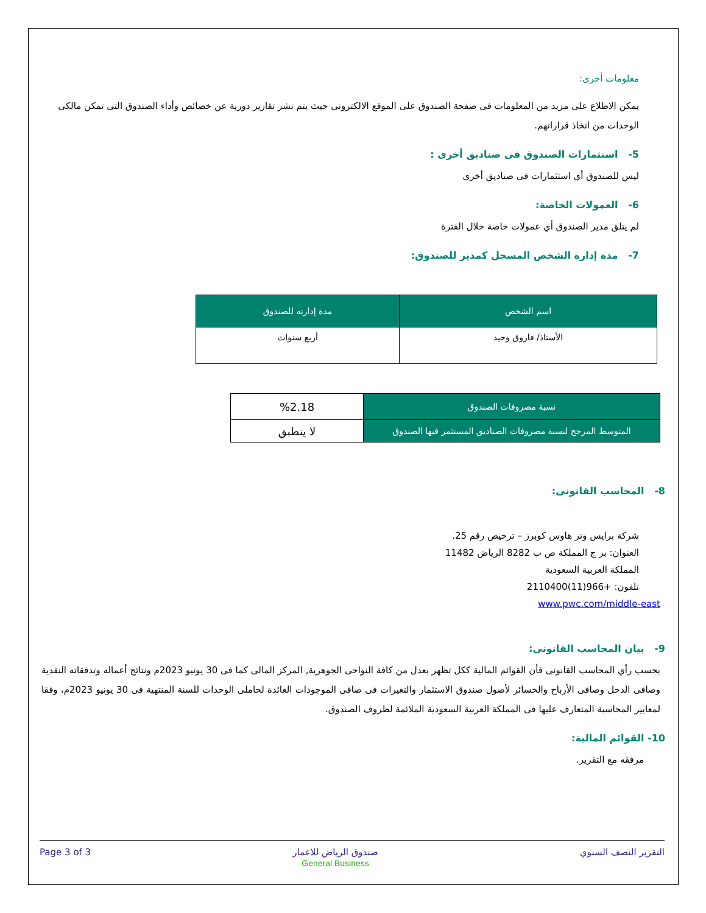معلومات أخرى:
يمكن الاطلاع على مزيد من المعلومات فى صفحة الصندوق على الموقع الالكترونى حيث يتم نشر تقارير دورية عن خصائص وأداء الصندوق التى تمكن مالكى الوحدات من اتخاذ قراراتهم.
5- استثمارات الصندوق فى صناديق أخرى :
ليس للصندوق أي استثمارات فى صناديق أخرى
6- العمولات الخاصة:
لم يتلق مدير الصندوق أي عمولات خاصة خلال الفترة
7- مدة إدارة الشخص المسجل كمدير للصندوق:
| اسم الشخص | مدة إدارته للصندوق |
| --- | --- |
| الأستاذ/ فاروق وحيد | أربع سنوات |
| نسبة مصروفات الصندوق | %2.18 |
| المتوسط المرجح لنسبة مصروفات الصناديق المستثمر فيها الصندوق | لا ينطبق |
8- المحاسب القانونى:
شركة برايس وتر هاوس كوبرز – ترخيص رقم 25.
العنوان: بر ج المملكة ص ب 8282 الرياض 11482
المملكة العربية السعودية
تلفون: +966(11)2110400
www.pwc.com/middle-east
9- بيان المحاسب القانونى:
بحسب رأي المحاسب القانونى فأن القوائم المالية ككل تظهر بعدل من كافة النواحى الجوهرية, المركز المالى كما فى 30 يونيو 2023م ونتائج أعماله وتدفقاته النقدية وصافى الدخل وصافى الأرباح والخسائر لأصول صندوق الاستثمار والتغيرات فى صافى الموجودات العائدة لحاملى الوحدات للسنة المنتهية فى 30 يونيو 2023م، وفقا لمعايير المحاسبة المتعارف عليها فى المملكة العربية السعودية الملائمة لظروف الصندوق.
10- القوائم المالية:
مرفقه مع التقرير.
Page 3 of 3 صندوق الرياض للاعمار
General Business التقرير النصف السنوي